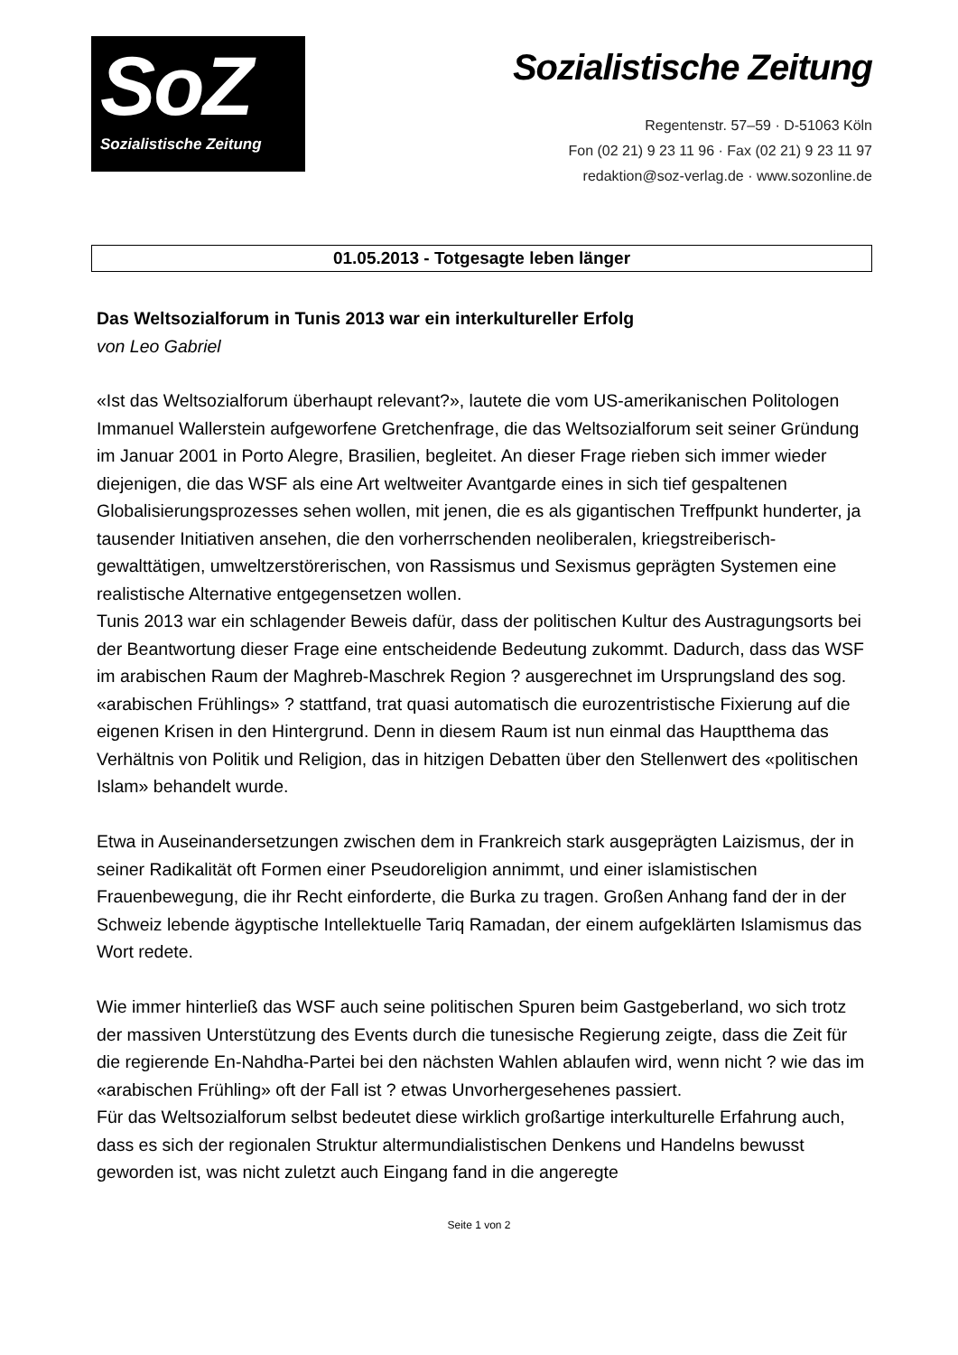SoZ
Sozialistische Zeitung
Sozialistische Zeitung
Regentenstr. 57–59 · D-51063 Köln
Fon (02 21) 9 23 11 96 · Fax (02 21) 9 23 11 97
redaktion@soz-verlag.de · www.sozonline.de
01.05.2013 - Totgesagte leben länger
Das Weltsozialforum in Tunis 2013 war ein interkultureller Erfolg
von Leo Gabriel
«Ist das Weltsozialforum überhaupt relevant?», lautete die vom US-amerikanischen Politologen Immanuel Wallerstein aufgeworfene Gretchenfrage, die das Weltsozialforum seit seiner Gründung im Januar 2001 in Porto Alegre, Brasilien, begleitet. An dieser Frage rieben sich immer wieder diejenigen, die das WSF als eine Art weltweiter Avantgarde eines in sich tief gespaltenen Globalisierungsprozesses sehen wollen, mit jenen, die es als gigantischen Treffpunkt hunderter, ja tausender Initiativen ansehen, die den vorherrschenden neoliberalen, kriegstreiberisch-gewalttätigen, umweltzerstörerischen, von Rassismus und Sexismus geprägten Systemen eine realistische Alternative entgegensetzen wollen.
Tunis 2013 war ein schlagender Beweis dafür, dass der politischen Kultur des Austragungsorts bei der Beantwortung dieser Frage eine entscheidende Bedeutung zukommt. Dadurch, dass das WSF im arabischen Raum der Maghreb-Maschrek Region ? ausgerechnet im Ursprungsland des sog. «arabischen Frühlings» ? stattfand, trat quasi automatisch die eurozentristische Fixierung auf die eigenen Krisen in den Hintergrund. Denn in diesem Raum ist nun einmal das Hauptthema das Verhältnis von Politik und Religion, das in hitzigen Debatten über den Stellenwert des «politischen Islam» behandelt wurde.
Etwa in Auseinandersetzungen zwischen dem in Frankreich stark ausgeprägten Laizismus, der in seiner Radikalität oft Formen einer Pseudoreligion annimmt, und einer islamistischen Frauenbewegung, die ihr Recht einforderte, die Burka zu tragen. Großen Anhang fand der in der Schweiz lebende ägyptische Intellektuelle Tariq Ramadan, der einem aufgeklärten Islamismus das Wort redete.
Wie immer hinterließ das WSF auch seine politischen Spuren beim Gastgeberland, wo sich trotz der massiven Unterstützung des Events durch die tunesische Regierung zeigte, dass die Zeit für die regierende En-Nahdha-Partei bei den nächsten Wahlen ablaufen wird, wenn nicht ? wie das im «arabischen Frühling» oft der Fall ist ? etwas Unvorhergesehenes passiert.
Für das Weltsozialforum selbst bedeutet diese wirklich großartige interkulturelle Erfahrung auch, dass es sich der regionalen Struktur altermundialistischen Denkens und Handelns bewusst geworden ist, was nicht zuletzt auch Eingang fand in die angeregte
Seite 1 von 2